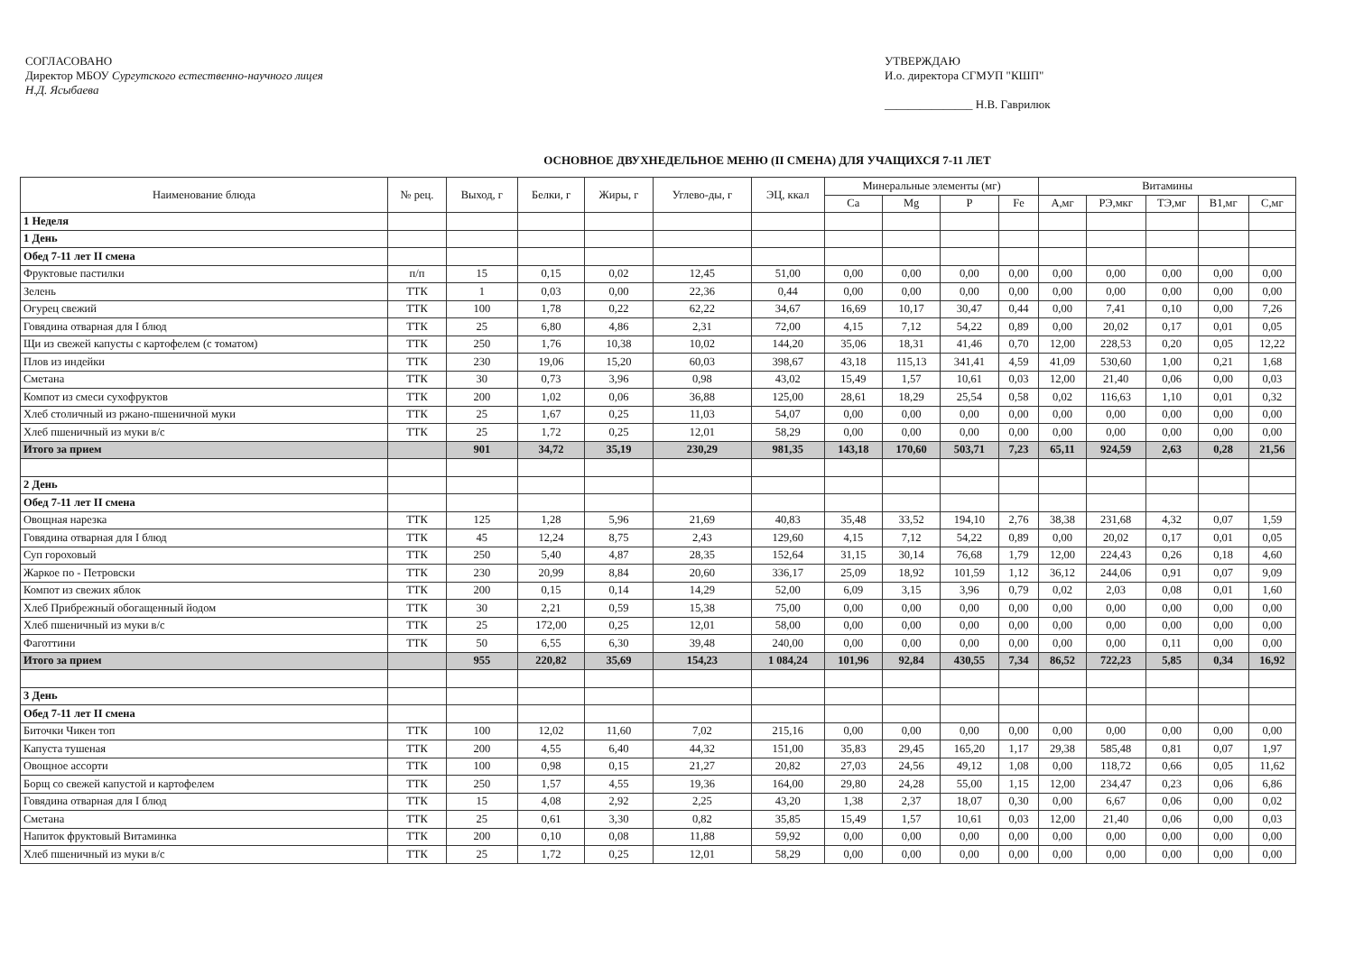СОГЛАСОВАНО
Директор МБОУ Сургутского естественно-научного лицея
Н.Д. Ясыбаева
УТВЕРЖДАЮ
И.о. директора СГМУП "КШП"
_______________ Н.В. Гаврилюк
ОСНОВНОЕ ДВУХНЕДЕЛЬНОЕ МЕНЮ (II СМЕНА) ДЛЯ УЧАЩИХСЯ 7-11 ЛЕТ
| Наименование блюда | № рец. | Выход, г | Белки, г | Жиры, г | Углево-ды, г | ЭЦ, ккал | Минеральные элементы (мг) | | | | Витамины | | | | |
| --- | --- | --- | --- | --- | --- | --- | --- | --- | --- | --- | --- | --- | --- | --- | --- |
| | | | | | | | Ca | Mg | P | Fe | A,мг | РЭ,мкг | ТЭ,мг | B1,мг | C,мг |
| 1 Неделя | | | | | | | | | | | | | | | |
| 1 День | | | | | | | | | | | | | | | |
| Обед 7-11 лет II смена | | | | | | | | | | | | | | | |
| Фруктовые пастилки | п/п | 15 | 0,15 | 0,02 | 12,45 | 51,00 | 0,00 | 0,00 | 0,00 | 0,00 | 0,00 | 0,00 | 0,00 | 0,00 | 0,00 |
| Зелень | ТТК | 1 | 0,03 | 0,00 | 22,36 | 0,44 | 0,00 | 0,00 | 0,00 | 0,00 | 0,00 | 0,00 | 0,00 | 0,00 | 0,00 |
| Огурец свежий | ТТК | 100 | 1,78 | 0,22 | 62,22 | 34,67 | 16,69 | 10,17 | 30,47 | 0,44 | 0,00 | 7,41 | 0,10 | 0,00 | 7,26 |
| Говядина отварная для I блюд | ТТК | 25 | 6,80 | 4,86 | 2,31 | 72,00 | 4,15 | 7,12 | 54,22 | 0,89 | 0,00 | 20,02 | 0,17 | 0,01 | 0,05 |
| Щи из свежей капусты с картофелем (с томатом) | ТТК | 250 | 1,76 | 10,38 | 10,02 | 144,20 | 35,06 | 18,31 | 41,46 | 0,70 | 12,00 | 228,53 | 0,20 | 0,05 | 12,22 |
| Плов из индейки | ТТК | 230 | 19,06 | 15,20 | 60,03 | 398,67 | 43,18 | 115,13 | 341,41 | 4,59 | 41,09 | 530,60 | 1,00 | 0,21 | 1,68 |
| Сметана | ТТК | 30 | 0,73 | 3,96 | 0,98 | 43,02 | 15,49 | 1,57 | 10,61 | 0,03 | 12,00 | 21,40 | 0,06 | 0,00 | 0,03 |
| Компот из смеси сухофруктов | ТТК | 200 | 1,02 | 0,06 | 36,88 | 125,00 | 28,61 | 18,29 | 25,54 | 0,58 | 0,02 | 116,63 | 1,10 | 0,01 | 0,32 |
| Хлеб столичный из ржано-пшеничной муки | ТТК | 25 | 1,67 | 0,25 | 11,03 | 54,07 | 0,00 | 0,00 | 0,00 | 0,00 | 0,00 | 0,00 | 0,00 | 0,00 | 0,00 |
| Хлеб пшеничный из муки в/с | ТТК | 25 | 1,72 | 0,25 | 12,01 | 58,29 | 0,00 | 0,00 | 0,00 | 0,00 | 0,00 | 0,00 | 0,00 | 0,00 | 0,00 |
| Итого за прием | | 901 | 34,72 | 35,19 | 230,29 | 981,35 | 143,18 | 170,60 | 503,71 | 7,23 | 65,11 | 924,59 | 2,63 | 0,28 | 21,56 |
| 2 День | | | | | | | | | | | | | | | |
| Обед 7-11 лет II смена | | | | | | | | | | | | | | | |
| Овощная нарезка | ТТК | 125 | 1,28 | 5,96 | 21,69 | 40,83 | 35,48 | 33,52 | 194,10 | 2,76 | 38,38 | 231,68 | 4,32 | 0,07 | 1,59 |
| Говядина отварная для I блюд | ТТК | 45 | 12,24 | 8,75 | 2,43 | 129,60 | 4,15 | 7,12 | 54,22 | 0,89 | 0,00 | 20,02 | 0,17 | 0,01 | 0,05 |
| Суп гороховый | ТТК | 250 | 5,40 | 4,87 | 28,35 | 152,64 | 31,15 | 30,14 | 76,68 | 1,79 | 12,00 | 224,43 | 0,26 | 0,18 | 4,60 |
| Жаркое по - Петровски | ТТК | 230 | 20,99 | 8,84 | 20,60 | 336,17 | 25,09 | 18,92 | 101,59 | 1,12 | 36,12 | 244,06 | 0,91 | 0,07 | 9,09 |
| Компот из свежих яблок | ТТК | 200 | 0,15 | 0,14 | 14,29 | 52,00 | 6,09 | 3,15 | 3,96 | 0,79 | 0,02 | 2,03 | 0,08 | 0,01 | 1,60 |
| Хлеб Прибрежный обогащенный йодом | ТТК | 30 | 2,21 | 0,59 | 15,38 | 75,00 | 0,00 | 0,00 | 0,00 | 0,00 | 0,00 | 0,00 | 0,00 | 0,00 | 0,00 |
| Хлеб пшеничный из муки в/с | ТТК | 25 | 172,00 | 0,25 | 12,01 | 58,00 | 0,00 | 0,00 | 0,00 | 0,00 | 0,00 | 0,00 | 0,00 | 0,00 | 0,00 |
| Фаготтини | ТТК | 50 | 6,55 | 6,30 | 39,48 | 240,00 | 0,00 | 0,00 | 0,00 | 0,00 | 0,00 | 0,00 | 0,11 | 0,00 | 0,00 |
| Итого за прием | | 955 | 220,82 | 35,69 | 154,23 | 1 084,24 | 101,96 | 92,84 | 430,55 | 7,34 | 86,52 | 722,23 | 5,85 | 0,34 | 16,92 |
| 3 День | | | | | | | | | | | | | | | |
| Обед 7-11 лет II смена | | | | | | | | | | | | | | | |
| Биточки Чикен топ | ТТК | 100 | 12,02 | 11,60 | 7,02 | 215,16 | 0,00 | 0,00 | 0,00 | 0,00 | 0,00 | 0,00 | 0,00 | 0,00 | 0,00 |
| Капуста тушеная | ТТК | 200 | 4,55 | 6,40 | 44,32 | 151,00 | 35,83 | 29,45 | 165,20 | 1,17 | 29,38 | 585,48 | 0,81 | 0,07 | 1,97 |
| Овощное ассорти | ТТК | 100 | 0,98 | 0,15 | 21,27 | 20,82 | 27,03 | 24,56 | 49,12 | 1,08 | 0,00 | 118,72 | 0,66 | 0,05 | 11,62 |
| Борщ со свежей капустой и картофелем | ТТК | 250 | 1,57 | 4,55 | 19,36 | 164,00 | 29,80 | 24,28 | 55,00 | 1,15 | 12,00 | 234,47 | 0,23 | 0,06 | 6,86 |
| Говядина отварная для I блюд | ТТК | 15 | 4,08 | 2,92 | 2,25 | 43,20 | 1,38 | 2,37 | 18,07 | 0,30 | 0,00 | 6,67 | 0,06 | 0,00 | 0,02 |
| Сметана | ТТК | 25 | 0,61 | 3,30 | 0,82 | 35,85 | 15,49 | 1,57 | 10,61 | 0,03 | 12,00 | 21,40 | 0,06 | 0,00 | 0,03 |
| Напиток фруктовый Витаминка | ТТК | 200 | 0,10 | 0,08 | 11,88 | 59,92 | 0,00 | 0,00 | 0,00 | 0,00 | 0,00 | 0,00 | 0,00 | 0,00 | 0,00 |
| Хлеб пшеничный из муки в/с | ТТК | 25 | 1,72 | 0,25 | 12,01 | 58,29 | 0,00 | 0,00 | 0,00 | 0,00 | 0,00 | 0,00 | 0,00 | 0,00 | 0,00 |